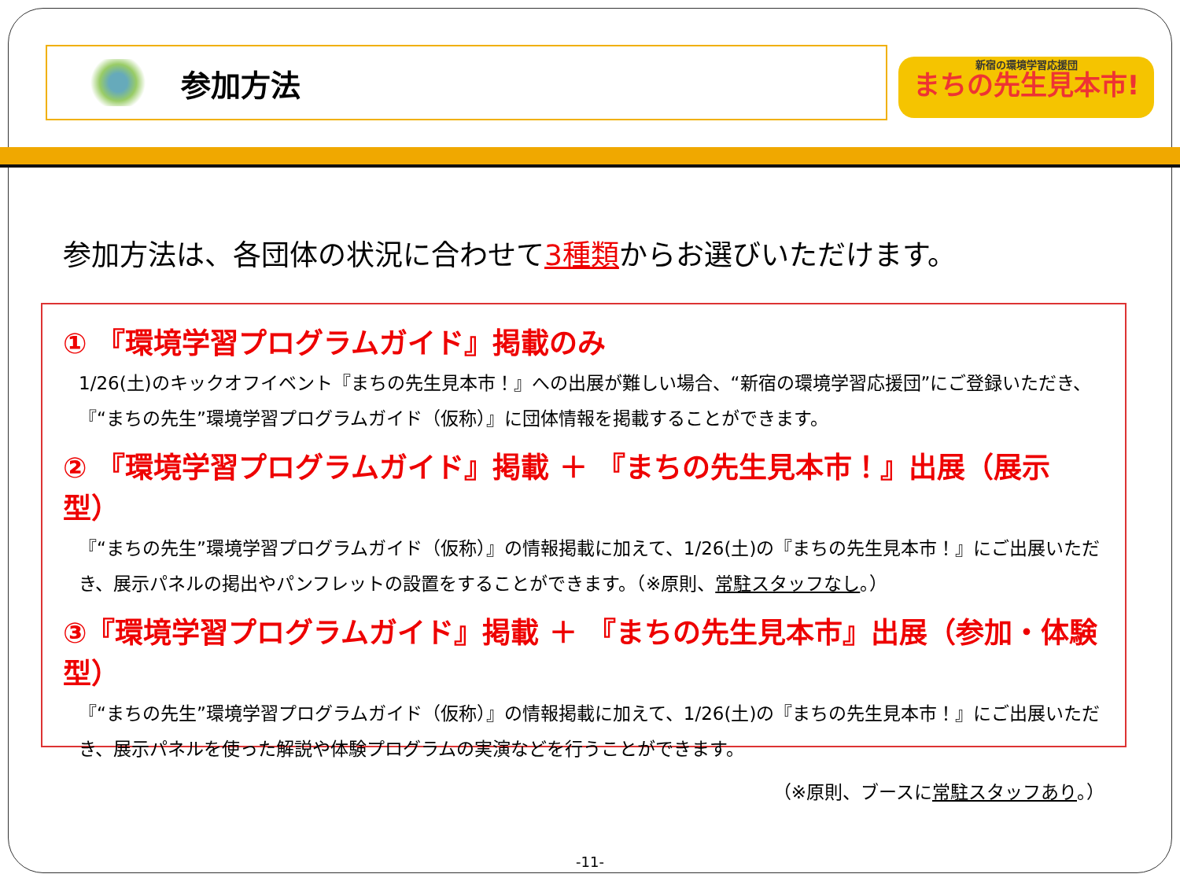参加方法
新宿の環境学習応援団
まちの先生見本市!
参加方法は、各団体の状況に合わせて3種類からお選びいただけます。
① 『環境学習プログラムガイド』掲載のみ
1/26(土)のキックオフイベント『まちの先生見本市！』への出展が難しい場合、“新宿の環境学習応援団”にご登録いただき、『“まちの先生”環境学習プログラムガイド（仮称）』に団体情報を掲載することができます。
② 『環境学習プログラムガイド』掲載 ＋ 『まちの先生見本市！』出展（展示型）
『“まちの先生”環境学習プログラムガイド（仮称）』の情報掲載に加えて、1/26(土)の『まちの先生見本市！』にご出展いただき、展示パネルの掲出やパンフレットの設置をすることができます。（※原則、常駐スタッフなし。）
③『環境学習プログラムガイド』掲載 ＋ 『まちの先生見本市』出展（参加・体験型）
『“まちの先生”環境学習プログラムガイド（仮称）』の情報掲載に加えて、1/26(土)の『まちの先生見本市！』にご出展いただき、展示パネルを使った解説や体験プログラムの実演などを行うことができます。
（※原則、ブースに常駐スタッフあり。）
-11-